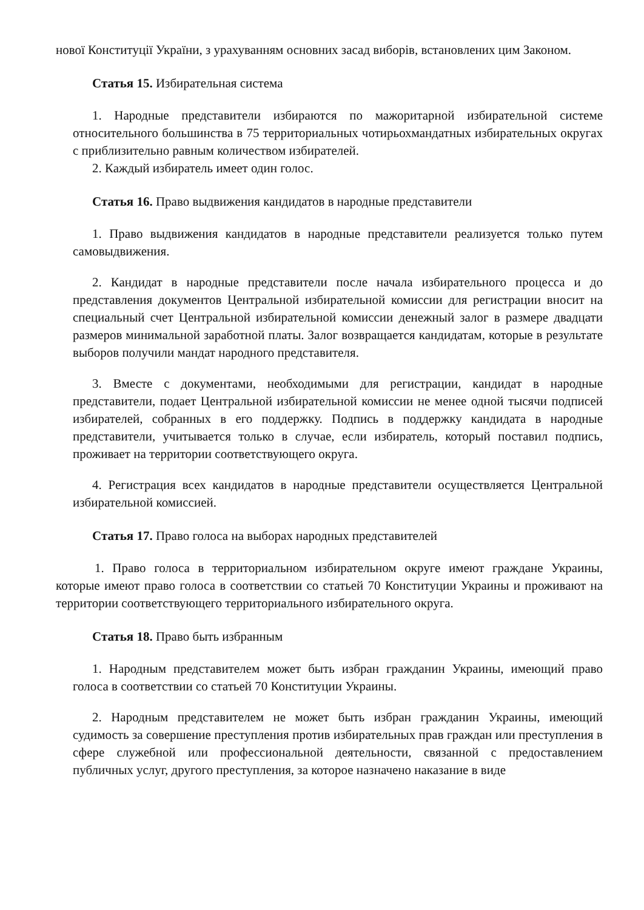нової Конституції України, з урахуванням основних засад виборів, встановлених цим Законом.
Статья 15. Избирательная система
1. Народные представители избираются по мажоритарной избирательной системе относительного большинства в 75 территориальных чотирьохмандатных избирательных округах с приблизительно равным количеством избирателей.
2. Каждый избиратель имеет один голос.
Статья 16. Право выдвижения кандидатов в народные представители
1. Право выдвижения кандидатов в народные представители реализуется только путем самовыдвижения.
2. Кандидат в народные представители после начала избирательного процесса и до представления документов Центральной избирательной комиссии для регистрации вносит на специальный счет Центральной избирательной комиссии денежный залог в размере двадцати размеров минимальной заработной платы. Залог возвращается кандидатам, которые в результате выборов получили мандат народного представителя.
3. Вместе с документами, необходимыми для регистрации, кандидат в народные представители, подает Центральной избирательной комиссии не менее одной тысячи подписей избирателей, собранных в его поддержку. Подпись в поддержку кандидата в народные представители, учитывается только в случае, если избиратель, который поставил подпись, проживает на территории соответствующего округа.
4. Регистрация всех кандидатов в народные представители осуществляется Центральной избирательной комиссией.
Статья 17. Право голоса на выборах народных представителей
1. Право голоса в территориальном избирательном округе имеют граждане Украины, которые имеют право голоса в соответствии со статьей 70 Конституции Украины и проживают на территории соответствующего территориального избирательного округа.
Статья 18. Право быть избранным
1. Народным представителем может быть избран гражданин Украины, имеющий право голоса в соответствии со статьей 70 Конституции Украины.
2. Народным представителем не может быть избран гражданин Украины, имеющий судимость за совершение преступления против избирательных прав граждан или преступления в сфере служебной или профессиональной деятельности, связанной с предоставлением публичных услуг, другого преступления, за которое назначено наказание в виде